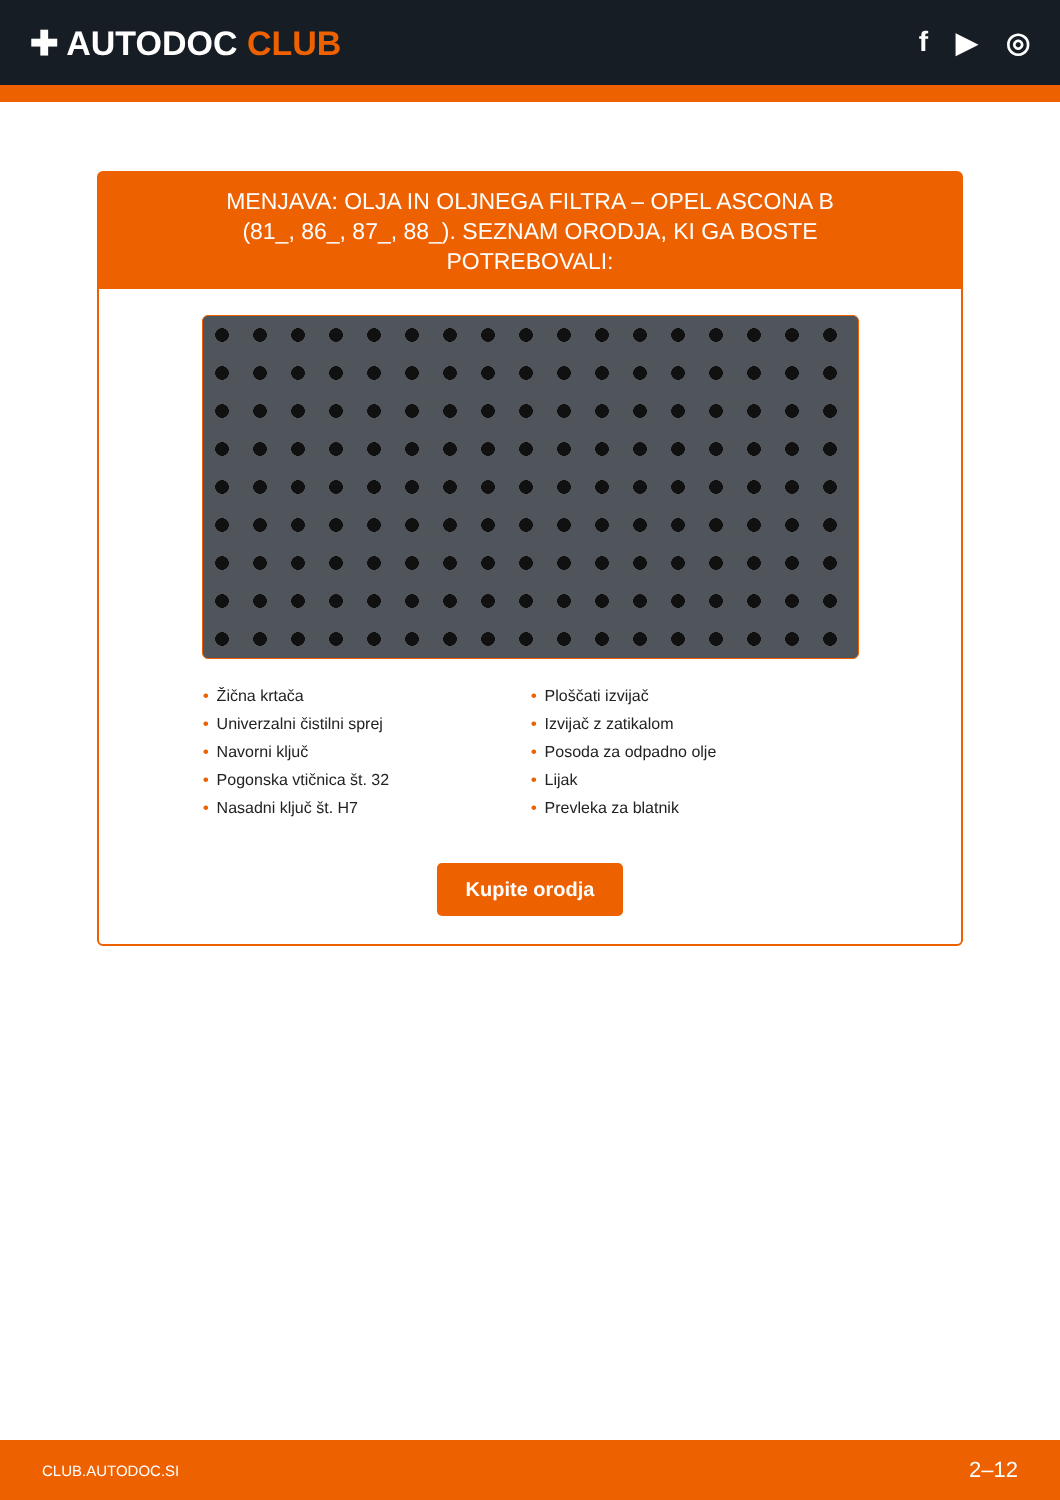✚ AUTODOC CLUB
f ▶ ◎
MENJAVA: OLJA IN OLJNEGA FILTRA – OPEL ASCONA B (81_, 86_, 87_, 88_). SEZNAM ORODJA, KI GA BOSTE POTREBOVALI:
• Žična krtača
• Univerzalni čistilni sprej
• Navorni ključ
• Pogonska vtičnica št. 32
• Nasadni ključ št. H7
• Ploščati izvijač
• Izvijač z zatikalom
• Posoda za odpadno olje
• Lijak
• Prevleka za blatnik
Kupite orodja
CLUB.AUTODOC.SI 2–12